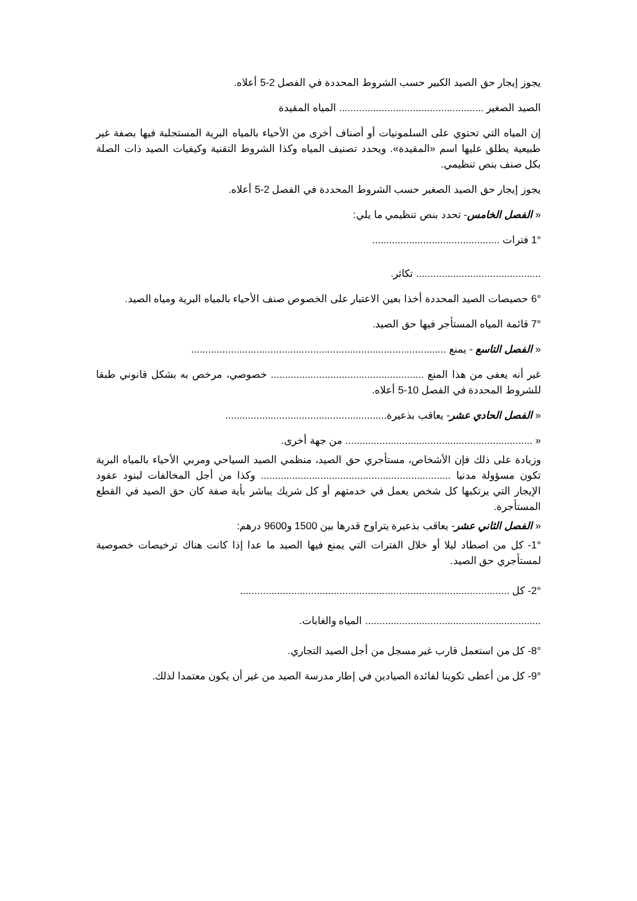يجوز إيجار حق الصيد الكبير حسب الشروط المحددة في الفصل 2-5 أعلاه.
الصيد الصغير ................................................... المياه المقيدة
إن المياه التي تحتوي على السلمونيات أو أصناف أخرى من الأحياء بالمياه البرية المستجلبة فيها بصفة غير طبيعية يطلق عليها اسم «المقيدة». ويحدد تصنيف المياه وكذا الشروط التقنية وكيفيات الصيد ذات الصلة بكل صنف بنص تنظيمي.
يجوز إيجار حق الصيد الصغير حسب الشروط المحددة في الفصل 2-5 أعلاه.
« الفصل الخامس- تحدد بنص تنظيمي ما يلي:
1° فترات .............................................
............................................ تكاثر.
6° حصيصات الصيد المحددة أخذا بعين الاعتبار على الخصوص صنف الأحياء بالمياه البرية ومياه الصيد.
7° قائمة المياه المستأجر فيها حق الصيد.
« الفصل التاسع - يمنع ..........................................................................................
غير أنه يعفى من هذا المنع ...................................................... خصوصي، مرخص به بشكل قانوني طبقا للشروط المحددة في الفصل 10-5 أعلاه.
« الفصل الحادي عشر- يعاقب بذعيرة.........................................................
« .................................................................. من جهة أخرى.
وزيادة على ذلك فإن الأشخاص، مستأجري حق الصيد، منظمي الصيد السياحي ومربي الأحياء بالمياه البرية تكون مسؤولة مدنيا ................................................................... وكذا من أجل المخالفات لبنود عقود الإيجار التي يرتكبها كل شخص يعمل في خدمتهم أو كل شريك يباشر بأية صفة كان حق الصيد في القطع المستأجرة.
« الفصل الثاني عشر- يعاقب بذعيرة يتراوح قدرها بين 1500 و9600 درهم:
1°- كل من اصطاد ليلا أو خلال الفترات التي يمنع فيها الصيد ما عدا إذا كانت هناك ترخيصات خصوصية لمستأجري حق الصيد.
2°- كل ...............................................................................................
.............................................................. المياه والغابات.
8°- كل من استعمل قارب غير مسجل من أجل الصيد التجاري.
9°- كل من أعطى تكوينا لفائدة الصيادين في إطار مدرسة الصيد من غير أن يكون معتمدا لذلك.